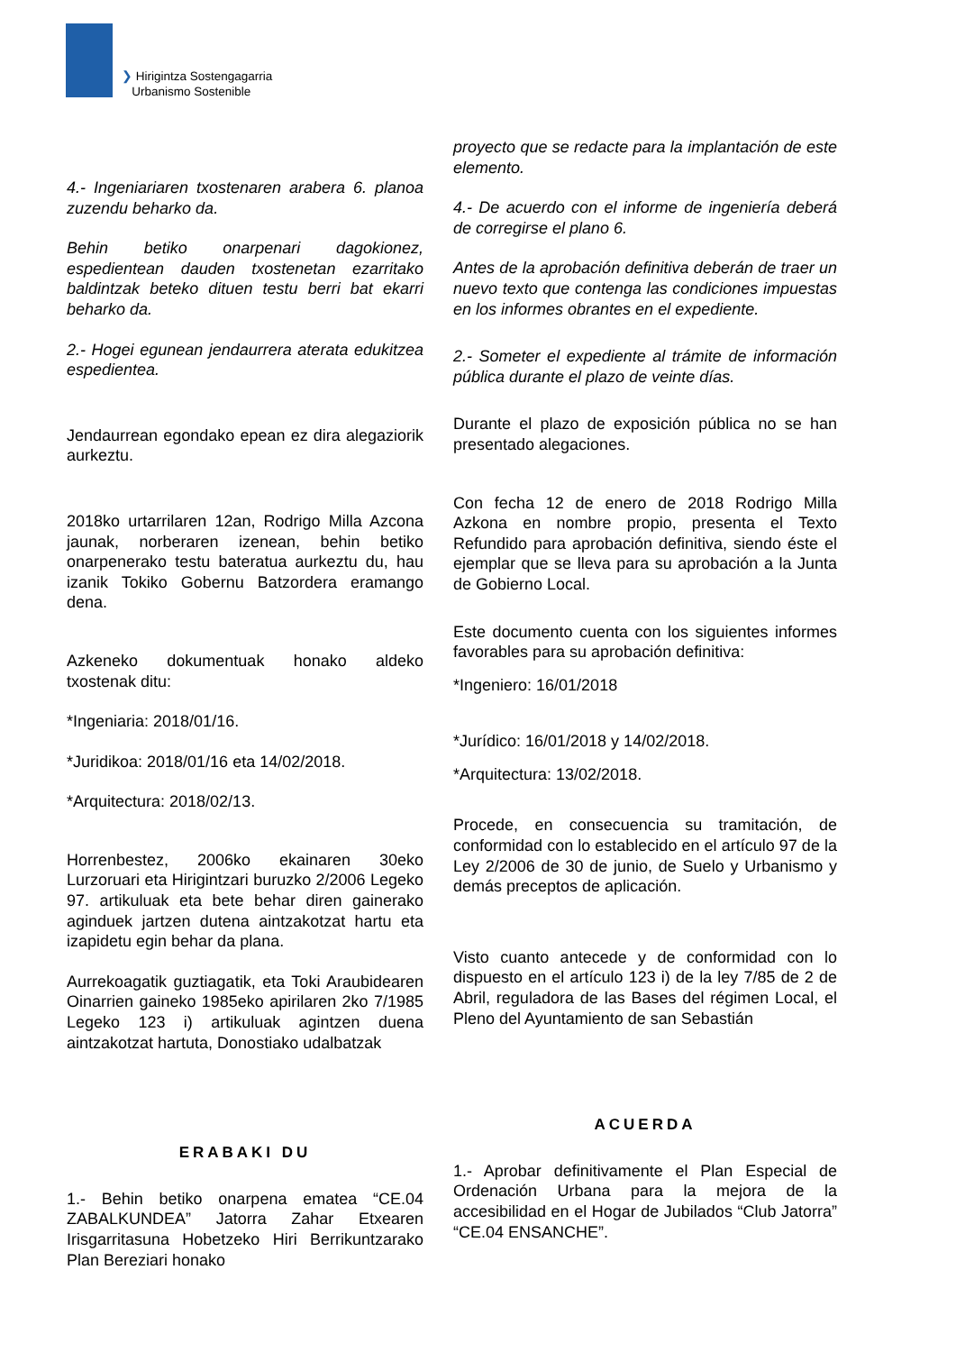❯ Hirigintza Sostengagarria
Urbanismo Sostenible
4.- Ingeniariaren txostenaren arabera 6. planoa zuzendu beharko da.
Behin betiko onarpenari dagokionez, espedientean dauden txostenetan ezarritako baldintzak beteko dituen testu berri bat ekarri beharko da.
2.- Hogei egunean jendaurrera aterata edukitzea espedientea.
Jendaurrean egondako epean ez dira alegaziorik aurkeztu.
2018ko urtarrilaren 12an, Rodrigo Milla Azcona jaunak, norberaren izenean, behin betiko onarpenerako testu bateratua aurkeztu du, hau izanik Tokiko Gobernu Batzordera eramango dena.
Azkeneko dokumentuak honako aldeko txostenak ditu:
*Ingeniaria: 2018/01/16.
*Juridikoa: 2018/01/16 eta 14/02/2018.
*Arquitectura: 2018/02/13.
Horrenbestez, 2006ko ekainaren 30eko Lurzoruari eta Hirigintzari buruzko 2/2006 Legeko 97. artikuluak eta bete behar diren gainerako aginduek jartzen dutena aintzakotzat hartu eta izapidetu egin behar da plana.
Aurrekoagatik guztiagatik, eta Toki Araubidearen Oinarrien gaineko 1985eko apirilaren 2ko 7/1985 Legeko 123 i) artikuluak agintzen duena aintzakotzat hartuta, Donostiako udalbatzak
ERABAKI DU
1.- Behin betiko onarpena ematea “CE.04 ZABALKUNDEA” Jatorra Zahar Etxearen Irisgarritasuna Hobetzeko Hiri Berrikuntzarako Plan Bereziari honako
proyecto que se redacte para la implantación de este elemento.
4.- De acuerdo con el informe de ingeniería deberá de corregirse el plano 6.
Antes de la aprobación definitiva deberán de traer un nuevo texto que contenga las condiciones impuestas en los informes obrantes en el expediente.
2.- Someter el expediente al trámite de información pública durante el plazo de veinte días.
Durante el plazo de exposición pública no se han presentado alegaciones.
Con fecha 12 de enero de 2018 Rodrigo Milla Azkona en nombre propio, presenta el Texto Refundido para aprobación definitiva, siendo éste el ejemplar que se lleva para su aprobación a la Junta de Gobierno Local.
Este documento cuenta con los siguientes informes favorables para su aprobación definitiva:
*Ingeniero: 16/01/2018
*Jurídico: 16/01/2018 y 14/02/2018.
*Arquitectura: 13/02/2018.
Procede, en consecuencia su tramitación, de conformidad con lo establecido en el artículo 97 de la Ley 2/2006 de 30 de junio, de Suelo y Urbanismo y demás preceptos de aplicación.
Visto cuanto antecede y de conformidad con lo dispuesto en el artículo 123 i) de la ley 7/85 de 2 de Abril, reguladora de las Bases del régimen Local, el Pleno del Ayuntamiento de san Sebastián
ACUERDA
1.- Aprobar definitivamente el Plan Especial de Ordenación Urbana para la mejora de la accesibilidad en el Hogar de Jubilados “Club Jatorra” “CE.04 ENSANCHE”.